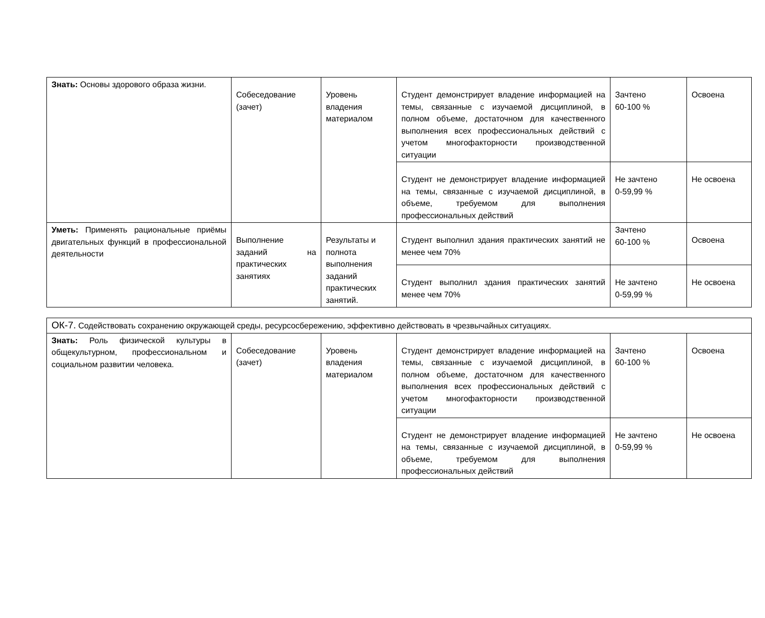| Знать: Основы здорового образа жизни. | Собеседование (зачет) | Уровень владения материалом | Студент демонстрирует владение информацией на темы, связанные с изучаемой дисциплиной, в полном объеме, достаточном для качественного выполнения всех профессиональных действий с учетом многофакторности производственной ситуации | Зачтено 60-100 % | Освоена |
| | | | Студент не демонстрирует владение информацией на темы, связанные с изучаемой дисциплиной, в объеме, требуемом для выполнения профессиональных действий | Не зачтено 0-59,99 % | Не освоена |
| Уметь: Применять рациональные приёмы двигательных функций в профессиональной деятельности | Выполнение заданий на практических занятиях | Результаты и полнота выполнения заданий практических занятий. | Студент выполнил здания практических занятий не менее чем 70% | Зачтено 60-100 % | Освоена |
| | | | Студент выполнил здания практических занятий менее чем 70% | Не зачтено 0-59,99 % | Не освоена |
| ОК-7. Содействовать сохранению окружающей среды, ресурсосбережению, эффективно действовать в чрезвычайных ситуациях. | | | | | |
| Знать: Роль физической культуры в общекультурном, профессиональном и социальном развитии человека. | Собеседование (зачет) | Уровень владения материалом | Студент демонстрирует владение информацией на темы, связанные с изучаемой дисциплиной, в полном объеме, достаточном для качественного выполнения всех профессиональных действий с учетом многофакторности производственной ситуации | Зачтено 60-100 % | Освоена |
| | | | Студент не демонстрирует владение информацией на темы, связанные с изучаемой дисциплиной, в объеме, требуемом для выполнения профессиональных действий | Не зачтено 0-59,99 % | Не освоена |